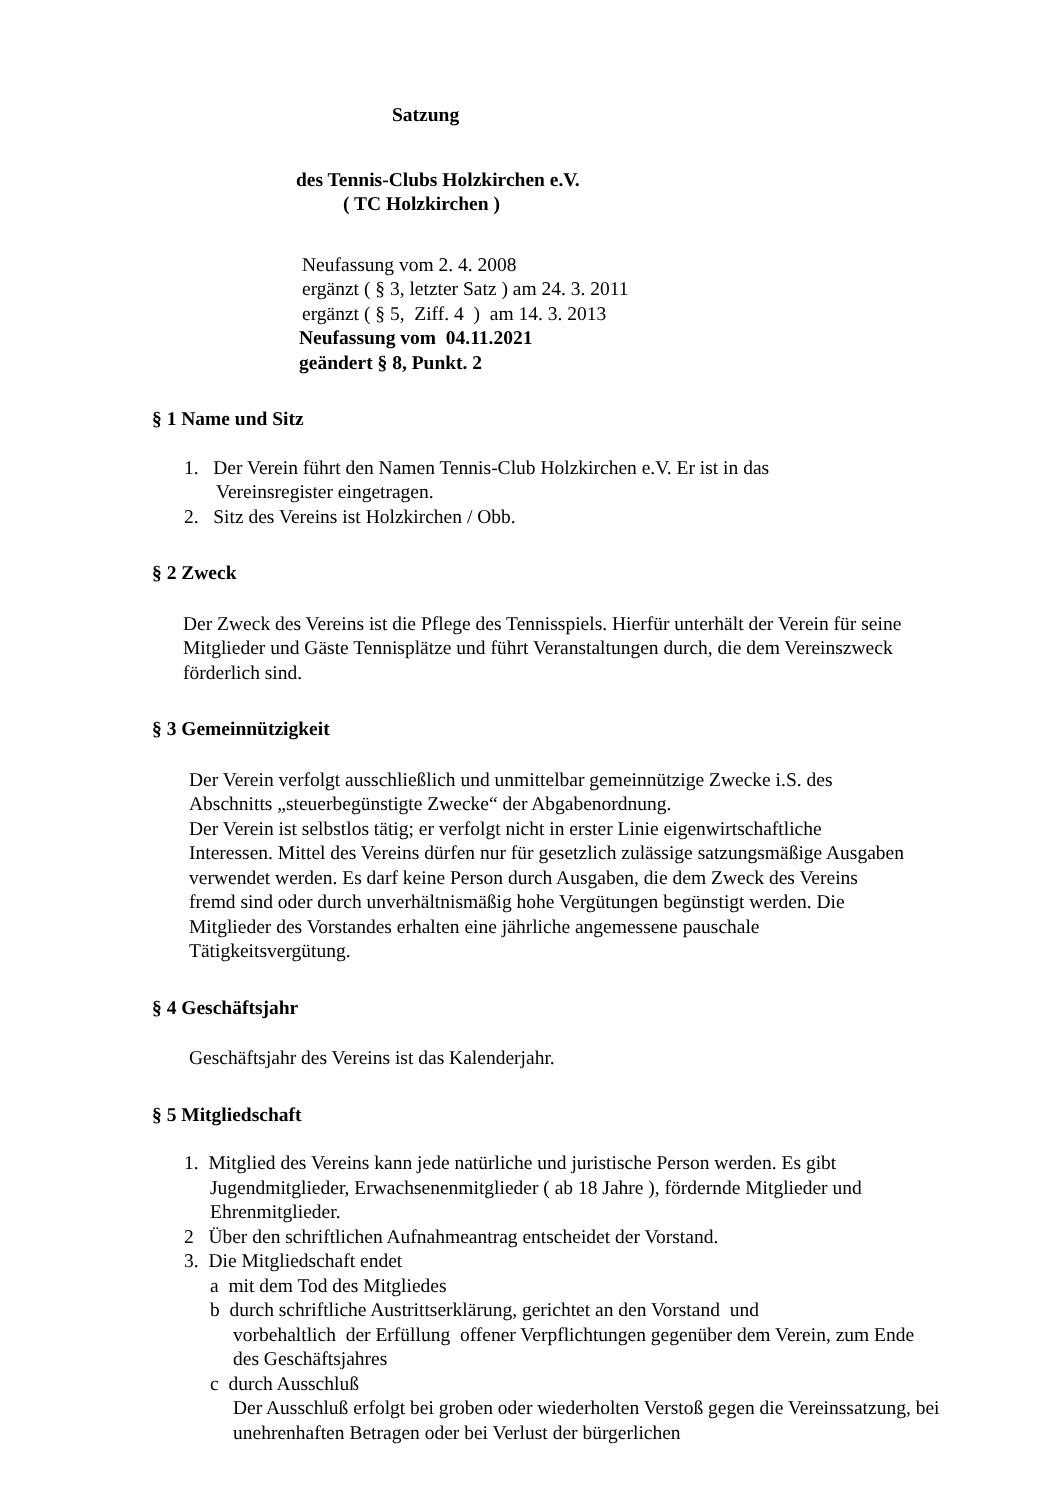Satzung
des Tennis-Clubs Holzkirchen e.V.
( TC Holzkirchen )
Neufassung vom 2. 4. 2008
ergänzt ( § 3, letzter Satz ) am 24. 3. 2011
ergänzt ( § 5, Ziff. 4 ) am 14. 3. 2013
Neufassung vom 04.11.2021
geändert § 8, Punkt. 2
§ 1 Name und Sitz
1. Der Verein führt den Namen Tennis-Club Holzkirchen e.V. Er ist in das
Vereinsregister eingetragen.
2. Sitz des Vereins ist Holzkirchen / Obb.
§ 2 Zweck
Der Zweck des Vereins ist die Pflege des Tennisspiels. Hierfür unterhält der Verein für seine Mitglieder und Gäste Tennisplätze und führt Veranstaltungen durch, die dem Vereinszweck förderlich sind.
§ 3 Gemeinnützigkeit
Der Verein verfolgt ausschließlich und unmittelbar gemeinnützige Zwecke i.S. des Abschnitts „steuerbegünstigte Zwecke“ der Abgabenordnung.
Der Verein ist selbstlos tätig; er verfolgt nicht in erster Linie eigenwirtschaftliche Interessen. Mittel des Vereins dürfen nur für gesetzlich zulässige satzungsmäßige Ausgaben verwendet werden. Es darf keine Person durch Ausgaben, die dem Zweck des Vereins fremd sind oder durch unverhältnismäßig hohe Vergütungen begünstigt werden. Die Mitglieder des Vorstandes erhalten eine jährliche angemessene pauschale Tätigkeitsvergütung.
§ 4 Geschäftsjahr
Geschäftsjahr des Vereins ist das Kalenderjahr.
§ 5 Mitgliedschaft
1. Mitglied des Vereins kann jede natürliche und juristische Person werden. Es gibt
Jugendmitglieder, Erwachsenenmitglieder ( ab 18 Jahre ), fördernde Mitglieder und Ehrenmitglieder.
2 Über den schriftlichen Aufnahmeantrag entscheidet der Vorstand.
3. Die Mitgliedschaft endet
a mit dem Tod des Mitgliedes
b durch schriftliche Austrittserklärung, gerichtet an den Vorstand und
vorbehaltlich der Erfüllung offener Verpflichtungen gegenüber dem Verein, zum Ende des Geschäftsjahres
c durch Ausschluß
Der Ausschluß erfolgt bei groben oder wiederholten Verstoß gegen die Vereinssatzung, bei unehrenhaften Betragen oder bei Verlust der bürgerlichen